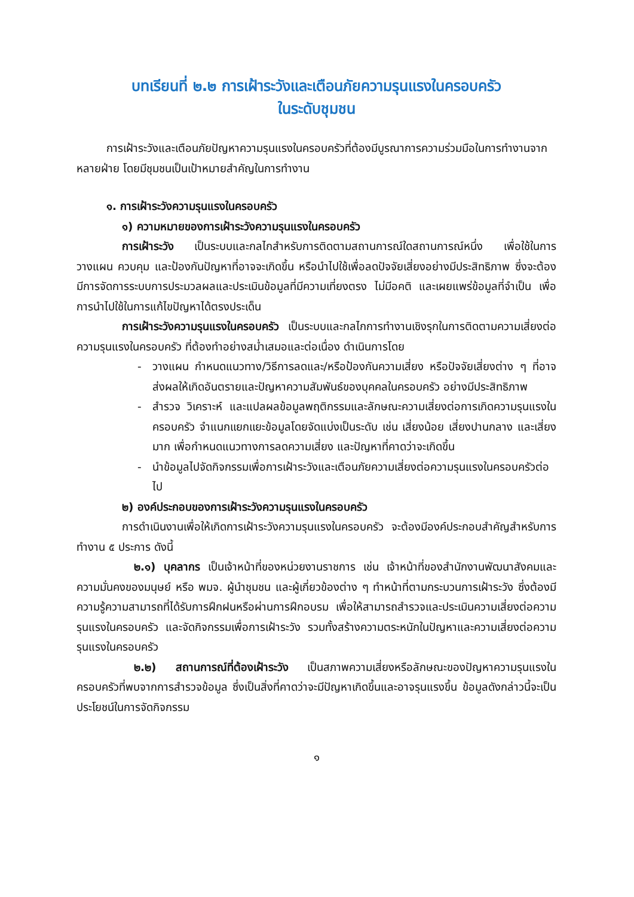บทเรียนที่ ๒.๒ การเฝ้าระวังและเตือนภัยความรุนแรงในครอบครัว
ในระดับชุมชน
การเฝ้าระวังและเตือนภัยปัญหาความรุนแรงในครอบครัวที่ต้องมีบูรณาการความร่วมมือในการทำงานจากหลายฝ่าย โดยมีชุมชนเป็นเป้าหมายสำคัญในการทำงาน
๑. การเฝ้าระวังความรุนแรงในครอบครัว
๑) ความหมายของการเฝ้าระวังความรุนแรงในครอบครัว
การเฝ้าระวัง เป็นระบบและกลไกสำหรับการติดตามสถานการณ์ใดสถานการณ์หนึ่ง เพื่อใช้ในการวางแผน ควบคุม และป้องกันปัญหาที่อาจจะเกิดขึ้น หรือนำไปใช้เพื่อลดปัจจัยเสี่ยงอย่างมีประสิทธิภาพ ซึ่งจะต้องมีการจัดการระบบการประมวลผลและประเมินข้อมูลที่มีความเที่ยงตรง ไม่มีอคติ และเผยแพร่ข้อมูลที่จำเป็น เพื่อการนำไปใช้ในการแก้ไขปัญหาได้ตรงประเด็น
การเฝ้าระวังความรุนแรงในครอบครัว เป็นระบบและกลไกการทำงานเชิงรุกในการติดตามความเสี่ยงต่อความรุนแรงในครอบครัว ที่ต้องทำอย่างสม่ำเสมอและต่อเนื่อง ดำเนินการโดย
- วางแผน กำหนดแนวทาง/วิธีการลดและ/หรือป้องกันความเสี่ยง หรือปัจจัยเสี่ยงต่าง ๆ ที่อาจส่งผลให้เกิดอันตรายและปัญหาความสัมพันธ์ของบุคคลในครอบครัว อย่างมีประสิทธิภาพ
- สำรวจ วิเคราะห์ และแปลผลข้อมูลพฤติกรรมและลักษณะความเสี่ยงต่อการเกิดความรุนแรงในครอบครัว จำแนกแยกแยะข้อมูลโดยจัดแบ่งเป็นระดับ เช่น เสี่ยงน้อย เสี่ยงปานกลาง และเสี่ยงมาก เพื่อกำหนดแนวทางการลดความเสี่ยง และปัญหาที่คาดว่าจะเกิดขึ้น
- นำข้อมูลไปจัดกิจกรรมเพื่อการเฝ้าระวังและเตือนภัยความเสี่ยงต่อความรุนแรงในครอบครัวต่อไป
๒) องค์ประกอบของการเฝ้าระวังความรุนแรงในครอบครัว
การดำเนินงานเพื่อให้เกิดการเฝ้าระวังความรุนแรงในครอบครัว จะต้องมีองค์ประกอบสำคัญสำหรับการทำงาน ๕ ประการ ดังนี้
๒.๑) บุคลากร เป็นเจ้าหน้าที่ของหน่วยงานราชการ เช่น เจ้าหน้าที่ของสำนักงานพัฒนาสังคมและความมั่นคงของมนุษย์ หรือ พมจ. ผู้นำชุมชน และผู้เกี่ยวข้องต่าง ๆ ทำหน้าที่ตามกระบวนการเฝ้าระวัง ซึ่งต้องมีความรู้ความสามารถที่ได้รับการฝึกฝนหรือผ่านการฝึกอบรม เพื่อให้สามารถสำรวจและประเมินความเสี่ยงต่อความรุนแรงในครอบครัว และจัดกิจกรรมเพื่อการเฝ้าระวัง รวมทั้งสร้างความตระหนักในปัญหาและความเสี่ยงต่อความรุนแรงในครอบครัว
๒.๒) สถานการณ์ที่ต้องเฝ้าระวัง เป็นสภาพความเสี่ยงหรือลักษณะของปัญหาความรุนแรงในครอบครัวที่พบจากการสำรวจข้อมูล ซึ่งเป็นสิ่งที่คาดว่าจะมีปัญหาเกิดขึ้นและอาจรุนแรงขึ้น ข้อมูลดังกล่าวนี้จะเป็นประโยชน์ในการจัดกิจกรรม
๑